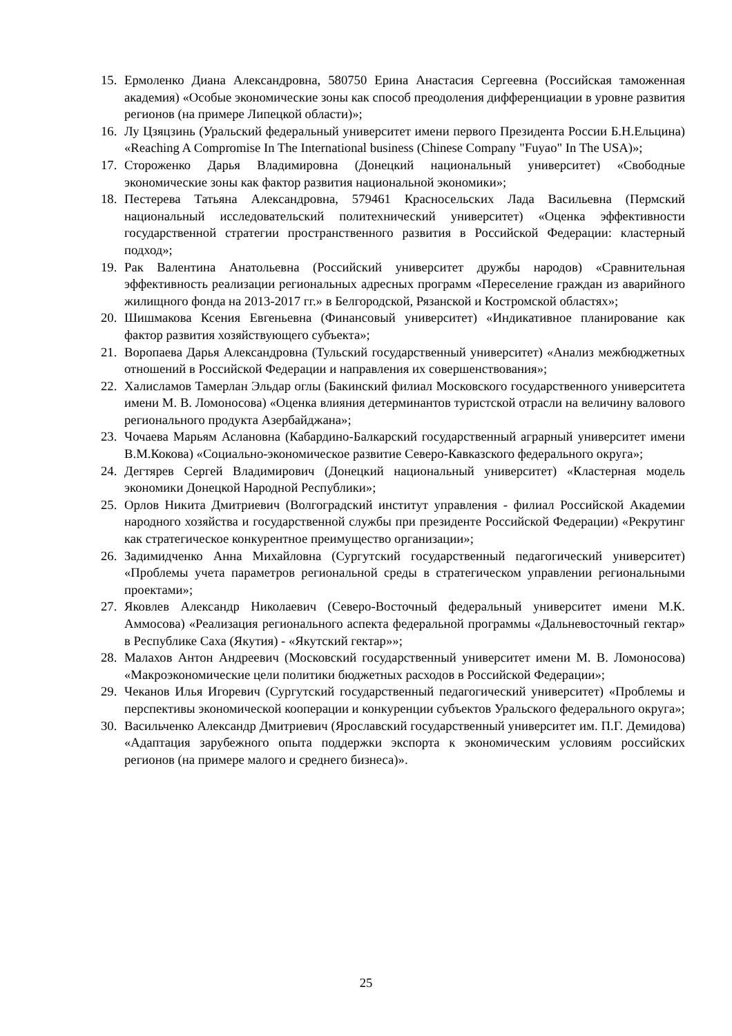15. Ермоленко Диана Александровна, 580750 Ерина Анастасия Сергеевна (Российская таможенная академия) «Особые экономические зоны как способ преодоления дифференциации в уровне развития регионов (на примере Липецкой области)»;
16. Лу Цзяцзинь (Уральский федеральный университет имени первого Президента России Б.Н.Ельцина) «Reaching A Compromise In The International business (Chinese Company "Fuyao" In The USA)»;
17. Стороженко Дарья Владимировна (Донецкий национальный университет) «Свободные экономические зоны как фактор развития национальной экономики»;
18. Пестерева Татьяна Александровна, 579461 Красносельских Лада Васильевна (Пермский национальный исследовательский политехнический университет) «Оценка эффективности государственной стратегии пространственного развития в Российской Федерации: кластерный подход»;
19. Рак Валентина Анатольевна (Российский университет дружбы народов) «Сравнительная эффективность реализации региональных адресных программ «Переселение граждан из аварийного жилищного фонда на 2013-2017 гг.» в Белгородской, Рязанской и Костромской областях»;
20. Шишмакова Ксения Евгеньевна (Финансовый университет) «Индикативное планирование как фактор развития хозяйствующего субъекта»;
21. Воропаева Дарья Александровна (Тульский государственный университет) «Анализ межбюджетных отношений в Российской Федерации и направления их совершенствования»;
22. Халисламов Тамерлан Эльдар оглы (Бакинский филиал Московского государственного университета имени М. В. Ломоносова) «Оценка влияния детерминантов туристской отрасли на величину валового регионального продукта Азербайджана»;
23. Чочаева Марьям Аслановна (Кабардино-Балкарский государственный аграрный университет имени В.М.Кокова) «Социально-экономическое развитие Северо-Кавказского федерального округа»;
24. Дегтярев Сергей Владимирович (Донецкий национальный университет) «Кластерная модель экономики Донецкой Народной Республики»;
25. Орлов Никита Дмитриевич (Волгоградский институт управления - филиал Российской Академии народного хозяйства и государственной службы при президенте Российской Федерации) «Рекрутинг как стратегическое конкурентное преимущество организации»;
26. Задимидченко Анна Михайловна (Сургутский государственный педагогический университет) «Проблемы учета параметров региональной среды в стратегическом управлении региональными проектами»;
27. Яковлев Александр Николаевич (Северо-Восточный федеральный университет имени М.К. Аммосова) «Реализация регионального аспекта федеральной программы «Дальневосточный гектар» в Республике Саха (Якутия) - «Якутский гектар»»;
28. Малахов Антон Андреевич (Московский государственный университет имени М. В. Ломоносова) «Макроэкономические цели политики бюджетных расходов в Российской Федерации»;
29. Чеканов Илья Игоревич (Сургутский государственный педагогический университет) «Проблемы и перспективы экономической кооперации и конкуренции субъектов Уральского федерального округа»;
30. Васильченко Александр Дмитриевич (Ярославский государственный университет им. П.Г. Демидова) «Адаптация зарубежного опыта поддержки экспорта к экономическим условиям российских регионов (на примере малого и среднего бизнеса)».
25